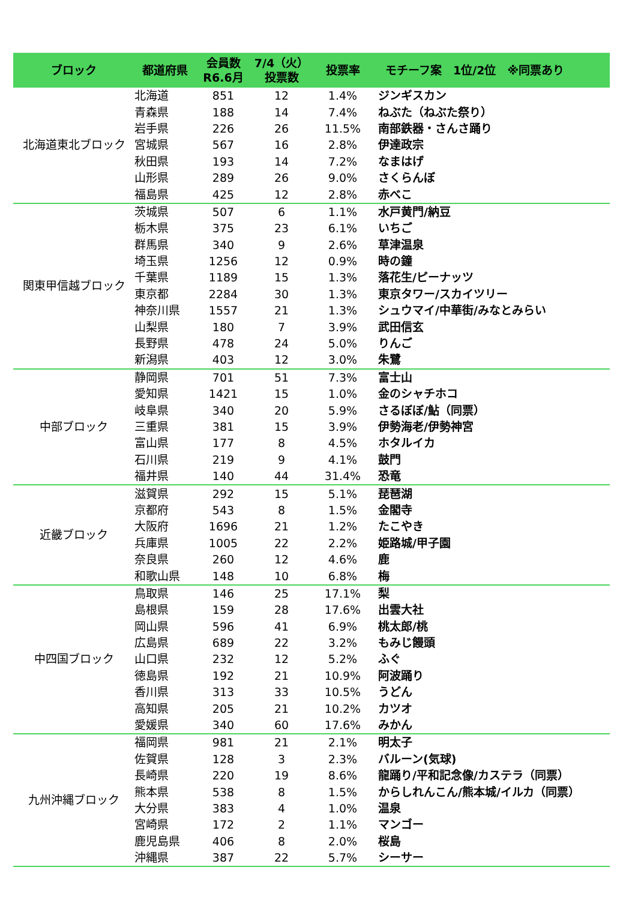| ブロック | 都道府県 | 会員数 R6.6月 | 7/4（火） 投票数 | 投票率 | モチーフ案 1位/2位 ※同票あり |
| --- | --- | --- | --- | --- | --- |
| 北海道東北ブロック | 北海道 | 851 | 12 | 1.4% | ジンギスカン |
| | 青森県 | 188 | 14 | 7.4% | ねぶた（ねぶた祭り） |
| | 岩手県 | 226 | 26 | 11.5% | 南部鉄器・さんさ踊り |
| | 宮城県 | 567 | 16 | 2.8% | 伊達政宗 |
| | 秋田県 | 193 | 14 | 7.2% | なまはげ |
| | 山形県 | 289 | 26 | 9.0% | さくらんぼ |
| | 福島県 | 425 | 12 | 2.8% | 赤べこ |
| 関東甲信越ブロック | 茨城県 | 507 | 6 | 1.1% | 水戸黄門/納豆 |
| | 栃木県 | 375 | 23 | 6.1% | いちご |
| | 群馬県 | 340 | 9 | 2.6% | 草津温泉 |
| | 埼玉県 | 1256 | 12 | 0.9% | 時の鐘 |
| | 千葉県 | 1189 | 15 | 1.3% | 落花生/ピーナッツ |
| | 東京都 | 2284 | 30 | 1.3% | 東京タワー/スカイツリー |
| | 神奈川県 | 1557 | 21 | 1.3% | シュウマイ/中華街/みなとみらい |
| | 山梨県 | 180 | 7 | 3.9% | 武田信玄 |
| | 長野県 | 478 | 24 | 5.0% | りんご |
| | 新潟県 | 403 | 12 | 3.0% | 朱鷺 |
| 中部ブロック | 静岡県 | 701 | 51 | 7.3% | 富士山 |
| | 愛知県 | 1421 | 15 | 1.0% | 金のシャチホコ |
| | 岐阜県 | 340 | 20 | 5.9% | さるぼぼ/鮎（同票） |
| | 三重県 | 381 | 15 | 3.9% | 伊勢海老/伊勢神宮 |
| | 富山県 | 177 | 8 | 4.5% | ホタルイカ |
| | 石川県 | 219 | 9 | 4.1% | 鼓門 |
| | 福井県 | 140 | 44 | 31.4% | 恐竜 |
| 近畿ブロック | 滋賀県 | 292 | 15 | 5.1% | 琵琶湖 |
| | 京都府 | 543 | 8 | 1.5% | 金閣寺 |
| | 大阪府 | 1696 | 21 | 1.2% | たこやき |
| | 兵庫県 | 1005 | 22 | 2.2% | 姫路城/甲子園 |
| | 奈良県 | 260 | 12 | 4.6% | 鹿 |
| | 和歌山県 | 148 | 10 | 6.8% | 梅 |
| 中四国ブロック | 鳥取県 | 146 | 25 | 17.1% | 梨 |
| | 島根県 | 159 | 28 | 17.6% | 出雲大社 |
| | 岡山県 | 596 | 41 | 6.9% | 桃太郎/桃 |
| | 広島県 | 689 | 22 | 3.2% | もみじ饅頭 |
| | 山口県 | 232 | 12 | 5.2% | ふぐ |
| | 徳島県 | 192 | 21 | 10.9% | 阿波踊り |
| | 香川県 | 313 | 33 | 10.5% | うどん |
| | 高知県 | 205 | 21 | 10.2% | カツオ |
| | 愛媛県 | 340 | 60 | 17.6% | みかん |
| 九州沖縄ブロック | 福岡県 | 981 | 21 | 2.1% | 明太子 |
| | 佐賀県 | 128 | 3 | 2.3% | バルーン(気球) |
| | 長崎県 | 220 | 19 | 8.6% | 龍踊り/平和記念像/カステラ（同票） |
| | 熊本県 | 538 | 8 | 1.5% | からしれんこん/熊本城/イルカ（同票） |
| | 大分県 | 383 | 4 | 1.0% | 温泉 |
| | 宮崎県 | 172 | 2 | 1.1% | マンゴー |
| | 鹿児島県 | 406 | 8 | 2.0% | 桜島 |
| | 沖縄県 | 387 | 22 | 5.7% | シーサー |